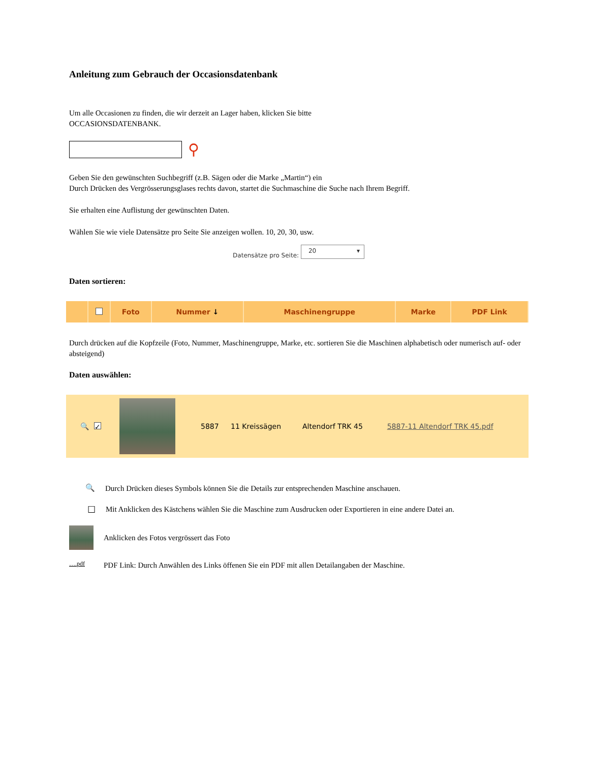Anleitung zum Gebrauch der Occasionsdatenbank
Um alle Occasionen zu finden, die wir derzeit an Lager haben, klicken Sie bitte
OCCASIONSDATENBANK.
⚲
Geben Sie den gewünschten Suchbegriff (z.B. Sägen oder die Marke „Martin“) ein
Durch Drücken des Vergrösserungsglases rechts davon, startet die Suchmaschine die Suche nach Ihrem Begriff.
Sie erhalten eine Auflistung der gewünschten Daten.
Wählen Sie wie viele Datensätze pro Seite Sie anzeigen wollen. 10, 20, 30, usw.
Datensätze pro Seite: 20 ▾
Daten sortieren:
| | | Foto | Nummer ↓ | Maschinengruppe | Marke | PDF Link |
Durch drücken auf die Kopfzeile (Foto, Nummer, Maschinengruppe, Marke, etc. sortieren Sie die Maschinen alphabetisch oder numerisch auf- oder absteigend)
Daten auswählen:
| 🔍 | ✓ | | 5887 | 11 Kreissägen | Altendorf TRK 45 | 5887-11 Altendorf TRK 45.pdf |
🔍
Durch Drücken dieses Symbols können Sie die Details zur entsprechenden Maschine anschauen.
☐
Mit Anklicken des Kästchens wählen Sie die Maschine zum Ausdrucken oder Exportieren in eine andere Datei an.
Anklicken des Fotos vergrössert das Foto
….pdf
PDF Link: Durch Anwählen des Links öffenen Sie ein PDF mit allen Detailangaben der Maschine.